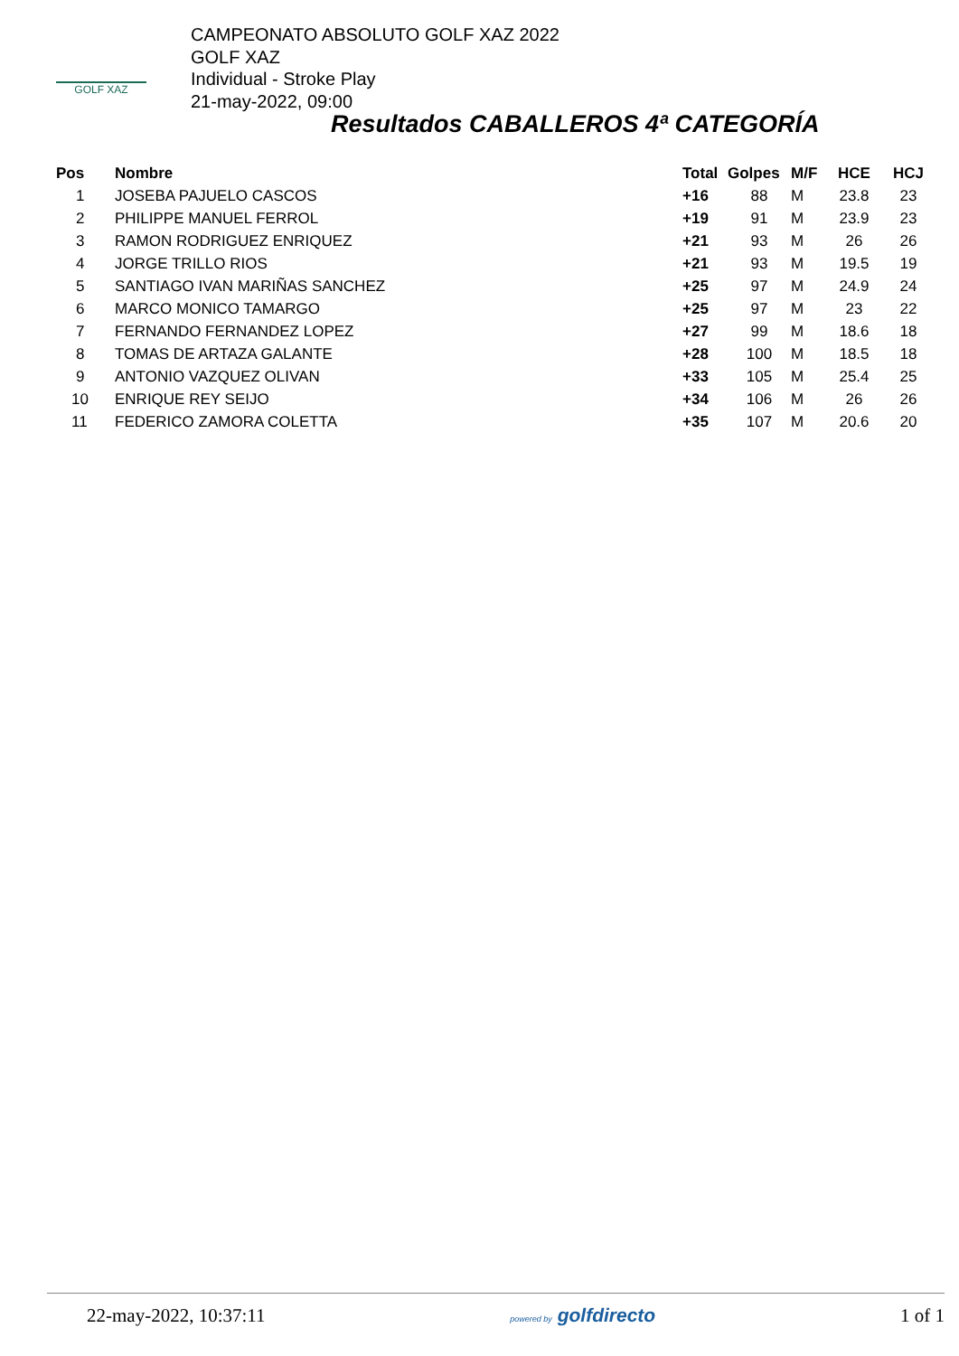GOLF XAZ
CAMPEONATO ABSOLUTO GOLF XAZ 2022
GOLF XAZ
Individual - Stroke Play
21-may-2022, 09:00
Resultados CABALLEROS 4ª CATEGORÍA
| Pos | Nombre | Total | Golpes | M/F | HCE | HCJ |
| --- | --- | --- | --- | --- | --- | --- |
| 1 | JOSEBA PAJUELO CASCOS | +16 | 88 | M | 23.8 | 23 |
| 2 | PHILIPPE MANUEL FERROL | +19 | 91 | M | 23.9 | 23 |
| 3 | RAMON RODRIGUEZ ENRIQUEZ | +21 | 93 | M | 26 | 26 |
| 4 | JORGE TRILLO RIOS | +21 | 93 | M | 19.5 | 19 |
| 5 | SANTIAGO IVAN MARIÑAS SANCHEZ | +25 | 97 | M | 24.9 | 24 |
| 6 | MARCO MONICO TAMARGO | +25 | 97 | M | 23 | 22 |
| 7 | FERNANDO FERNANDEZ LOPEZ | +27 | 99 | M | 18.6 | 18 |
| 8 | TOMAS DE ARTAZA GALANTE | +28 | 100 | M | 18.5 | 18 |
| 9 | ANTONIO VAZQUEZ OLIVAN | +33 | 105 | M | 25.4 | 25 |
| 10 | ENRIQUE REY SEIJO | +34 | 106 | M | 26 | 26 |
| 11 | FEDERICO ZAMORA COLETTA | +35 | 107 | M | 20.6 | 20 |
22-may-2022, 10:37:11 powered by golfdirecto 1 of 1